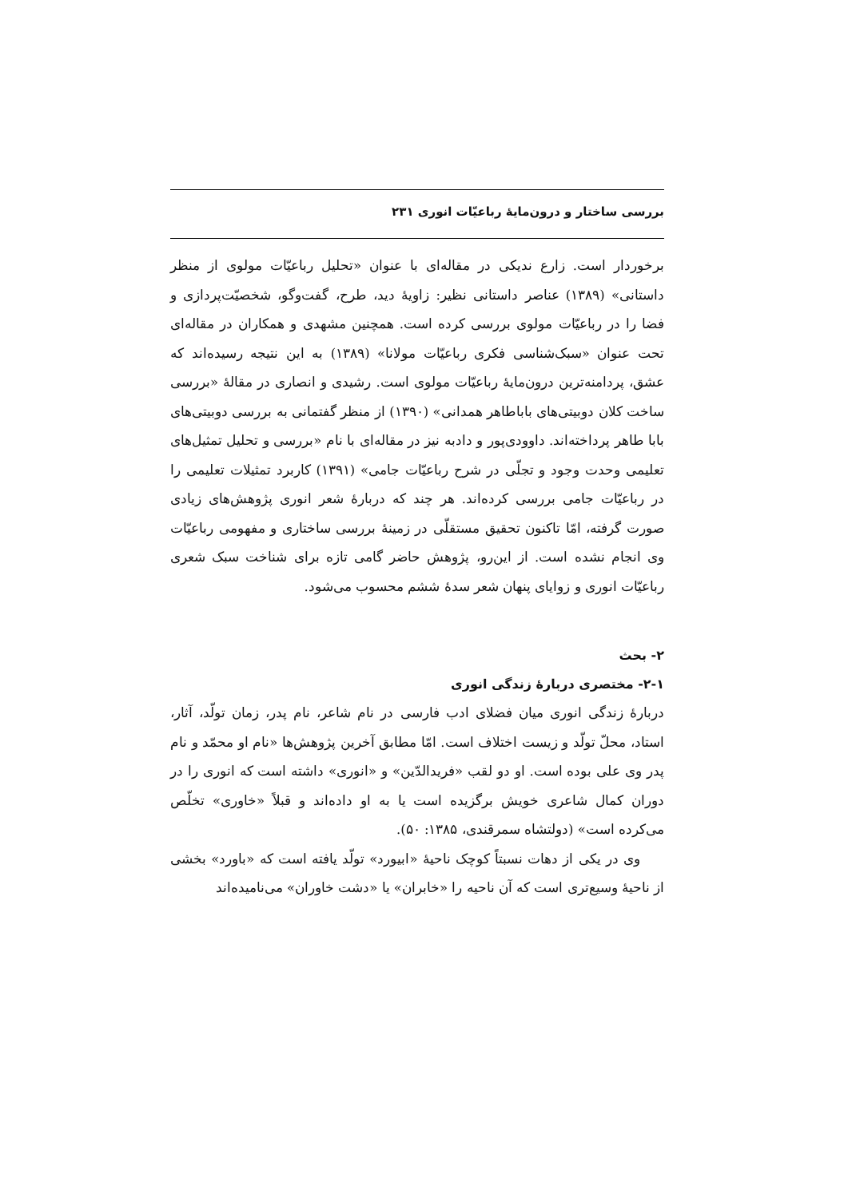بررسی ساختار و درون‌مایهٔ رباعیّات انوری ۲۳۱
برخوردار است. زارع ندیکی در مقاله‌ای با عنوان «تحلیل رباعیّات مولوی از منظر داستانی» (۱۳۸۹) عناصر داستانی نظیر: زاویهٔ دید، طرح، گفت‌وگو، شخصیّت‌پردازی و فضا را در رباعیّات مولوی بررسی کرده است. همچنین مشهدی و همکاران در مقاله‌ای تحت عنوان «سبک‌شناسی فکری رباعیّات مولانا» (۱۳۸۹) به این نتیجه رسیده‌اند که عشق، پردامنه‌ترین درون‌مایهٔ رباعیّات مولوی است. رشیدی و انصاری در مقالهٔ «بررسی ساخت کلان دوبیتی‌های باباطاهر همدانی» (۱۳۹۰) از منظر گفتمانی به بررسی دوبیتی‌های بابا طاهر پرداخته‌اند. داوودی‌پور و دادبه نیز در مقاله‌ای با نام «بررسی و تحلیل تمثیل‌های تعلیمی وحدت وجود و تجلّی در شرح رباعیّات جامی» (۱۳۹۱) کاربرد تمثیلات تعلیمی را در رباعیّات جامی بررسی کرده‌اند. هر چند که دربارهٔ شعر انوری پژوهش‌های زیادی صورت گرفته، امّا تاکنون تحقیق مستقلّی در زمینهٔ بررسی ساختاری و مفهومی رباعیّات وی انجام نشده است. از این‌رو، پژوهش حاضر گامی تازه برای شناخت سبک شعری رباعیّات انوری و زوایای پنهان شعر سدهٔ ششم محسوب می‌شود.
۲- بحث
۲-۱- مختصری دربارهٔ زندگی انوری
دربارهٔ زندگی انوری میان فضلای ادب فارسی در نام شاعر، نام پدر، زمان تولّد، آثار، استاد، محلّ تولّد و زیست اختلاف است. امّا مطابق آخرین پژوهش‌ها «نام او محمّد و نام پدر وی علی بوده است. او دو لقب «فریدالدّین» و «انوری» داشته است که انوری را در دوران کمال شاعری خویش برگزیده است یا به او داده‌اند و قبلاً «خاوری» تخلّص می‌کرده است» (دولتشاه سمرقندی، ۱۳۸۵: ۵۰).
وی در یکی از دهات نسبتاً کوچک ناحیهٔ «ابیورد» تولّد یافته است که «باورد» بخشی از ناحیهٔ وسیع‌تری است که آن ناحیه را «خابران» یا «دشت خاوران» می‌نامیده‌اند